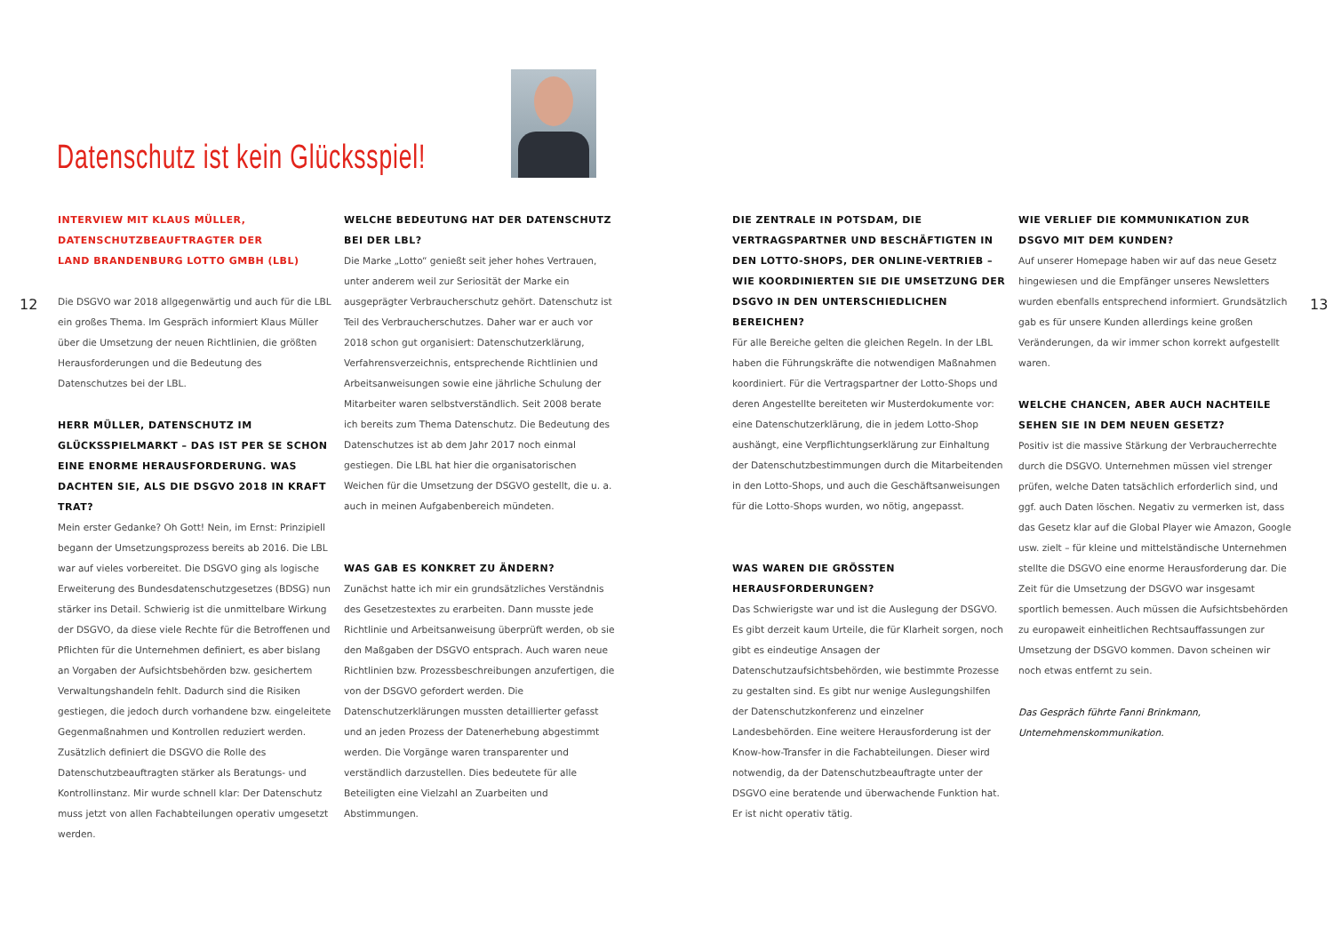Datenschutz ist kein Glücksspiel!
12
INTERVIEW MIT KLAUS MÜLLER,
DATENSCHUTZBEAUFTRAGTER DER
LAND BRANDENBURG LOTTO GMBH (LBL)
Die DSGVO war 2018 allgegenwärtig und auch für die LBL ein großes Thema. Im Gespräch informiert Klaus Müller über die Umsetzung der neuen Richtlinien, die größten Herausforderungen und die Bedeutung des Datenschutzes bei der LBL.
HERR MÜLLER, DATENSCHUTZ IM GLÜCKSSPIELMARKT – DAS IST PER SE SCHON EINE ENORME HERAUSFORDERUNG. WAS DACHTEN SIE, ALS DIE DSGVO 2018 IN KRAFT TRAT?
Mein erster Gedanke? Oh Gott! Nein, im Ernst: Prinzipiell begann der Umsetzungsprozess bereits ab 2016. Die LBL war auf vieles vorbereitet. Die DSGVO ging als logische Erweiterung des Bundesdatenschutzgesetzes (BDSG) nun stärker ins Detail. Schwierig ist die unmittelbare Wirkung der DSGVO, da diese viele Rechte für die Betroffenen und Pflichten für die Unternehmen definiert, es aber bislang an Vorgaben der Aufsichtsbehörden bzw. gesichertem Verwaltungshandeln fehlt. Dadurch sind die Risiken gestiegen, die jedoch durch vorhandene bzw. eingeleitete Gegenmaßnahmen und Kontrollen reduziert werden. Zusätzlich definiert die DSGVO die Rolle des Datenschutzbeauftragten stärker als Beratungs- und Kontrollinstanz. Mir wurde schnell klar: Der Datenschutz muss jetzt von allen Fachabteilungen operativ umgesetzt werden.
WELCHE BEDEUTUNG HAT DER DATENSCHUTZ BEI DER LBL?
Die Marke „Lotto“ genießt seit jeher hohes Vertrauen, unter anderem weil zur Seriosität der Marke ein ausgeprägter Verbraucherschutz gehört. Datenschutz ist Teil des Verbraucherschutzes. Daher war er auch vor 2018 schon gut organisiert: Datenschutzerklärung, Verfahrensverzeichnis, entsprechende Richtlinien und Arbeitsanweisungen sowie eine jährliche Schulung der Mitarbeiter waren selbstverständlich. Seit 2008 berate ich bereits zum Thema Datenschutz. Die Bedeutung des Datenschutzes ist ab dem Jahr 2017 noch einmal gestiegen. Die LBL hat hier die organisatorischen Weichen für die Umsetzung der DSGVO gestellt, die u. a. auch in meinen Aufgabenbereich mündeten.
WAS GAB ES KONKRET ZU ÄNDERN?
Zunächst hatte ich mir ein grundsätzliches Verständnis des Gesetzestextes zu erarbeiten. Dann musste jede Richtlinie und Arbeitsanweisung überprüft werden, ob sie den Maßgaben der DSGVO entsprach. Auch waren neue Richtlinien bzw. Prozessbeschreibungen anzufertigen, die von der DSGVO gefordert werden. Die Datenschutzerklärungen mussten detaillierter gefasst und an jeden Prozess der Datenerhebung abgestimmt werden. Die Vorgänge waren transparenter und verständlich darzustellen. Dies bedeutete für alle Beteiligten eine Vielzahl an Zuarbeiten und Abstimmungen.
DIE ZENTRALE IN POTSDAM, DIE VERTRAGSPARTNER UND BESCHÄFTIGTEN IN DEN LOTTO-SHOPS, DER ONLINE-VERTRIEB – WIE KOORDINIERTEN SIE DIE UMSETZUNG DER DSGVO IN DEN UNTERSCHIEDLICHEN BEREICHEN?
Für alle Bereiche gelten die gleichen Regeln. In der LBL haben die Führungskräfte die notwendigen Maßnahmen koordiniert. Für die Vertragspartner der Lotto-Shops und deren Angestellte bereiteten wir Musterdokumente vor: eine Datenschutzerklärung, die in jedem Lotto-Shop aushängt, eine Verpflichtungserklärung zur Einhaltung der Datenschutzbestimmungen durch die Mitarbeitenden in den Lotto-Shops, und auch die Geschäftsanweisungen für die Lotto-Shops wurden, wo nötig, angepasst.
WAS WAREN DIE GRÖSSTEN HERAUSFORDERUNGEN?
Das Schwierigste war und ist die Auslegung der DSGVO. Es gibt derzeit kaum Urteile, die für Klarheit sorgen, noch gibt es eindeutige Ansagen der Datenschutzaufsichtsbehörden, wie bestimmte Prozesse zu gestalten sind. Es gibt nur wenige Auslegungshilfen der Datenschutzkonferenz und einzelner Landesbehörden. Eine weitere Herausforderung ist der Know-how-Transfer in die Fachabteilungen. Dieser wird notwendig, da der Datenschutzbeauftragte unter der DSGVO eine beratende und überwachende Funktion hat. Er ist nicht operativ tätig.
WIE VERLIEF DIE KOMMUNIKATION ZUR DSGVO MIT DEM KUNDEN?
Auf unserer Homepage haben wir auf das neue Gesetz hingewiesen und die Empfänger unseres Newsletters wurden ebenfalls entsprechend informiert. Grundsätzlich gab es für unsere Kunden allerdings keine großen Veränderungen, da wir immer schon korrekt aufgestellt waren.
WELCHE CHANCEN, ABER AUCH NACHTEILE SEHEN SIE IN DEM NEUEN GESETZ?
Positiv ist die massive Stärkung der Verbraucherrechte durch die DSGVO. Unternehmen müssen viel strenger prüfen, welche Daten tatsächlich erforderlich sind, und ggf. auch Daten löschen. Negativ zu vermerken ist, dass das Gesetz klar auf die Global Player wie Amazon, Google usw. zielt – für kleine und mittelständische Unternehmen stellte die DSGVO eine enorme Herausforderung dar. Die Zeit für die Umsetzung der DSGVO war insgesamt sportlich bemessen. Auch müssen die Aufsichtsbehörden zu europaweit einheitlichen Rechtsauffassungen zur Umsetzung der DSGVO kommen. Davon scheinen wir noch etwas entfernt zu sein.
Das Gespräch führte Fanni Brinkmann,
Unternehmenskommunikation.
13